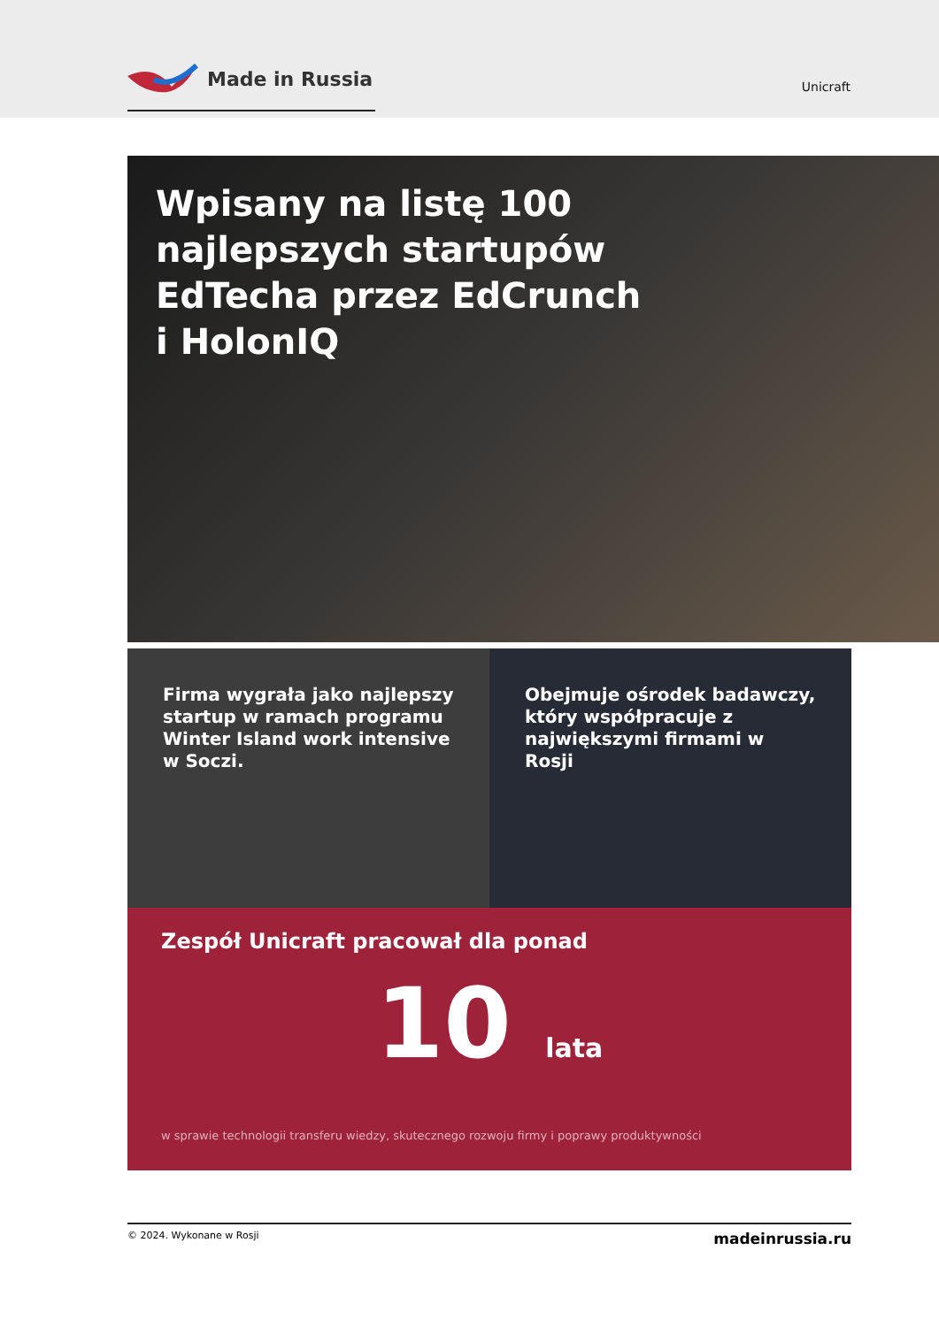Made in Russia
Unicraft
Wpisany na listę 100 najlepszych startupów EdTecha przez EdCrunch i HolonIQ
Firma wygrała jako najlepszy startup w ramach programu Winter Island work intensive w Soczi.
Obejmuje ośrodek badawczy, który współpracuje z największymi firmami w Rosji
Zespół Unicraft pracował dla ponad
10 lata
w sprawie technologii transferu wiedzy, skutecznego rozwoju firmy i poprawy produktywności
© 2024. Wykonane w Rosji madeinrussia.ru